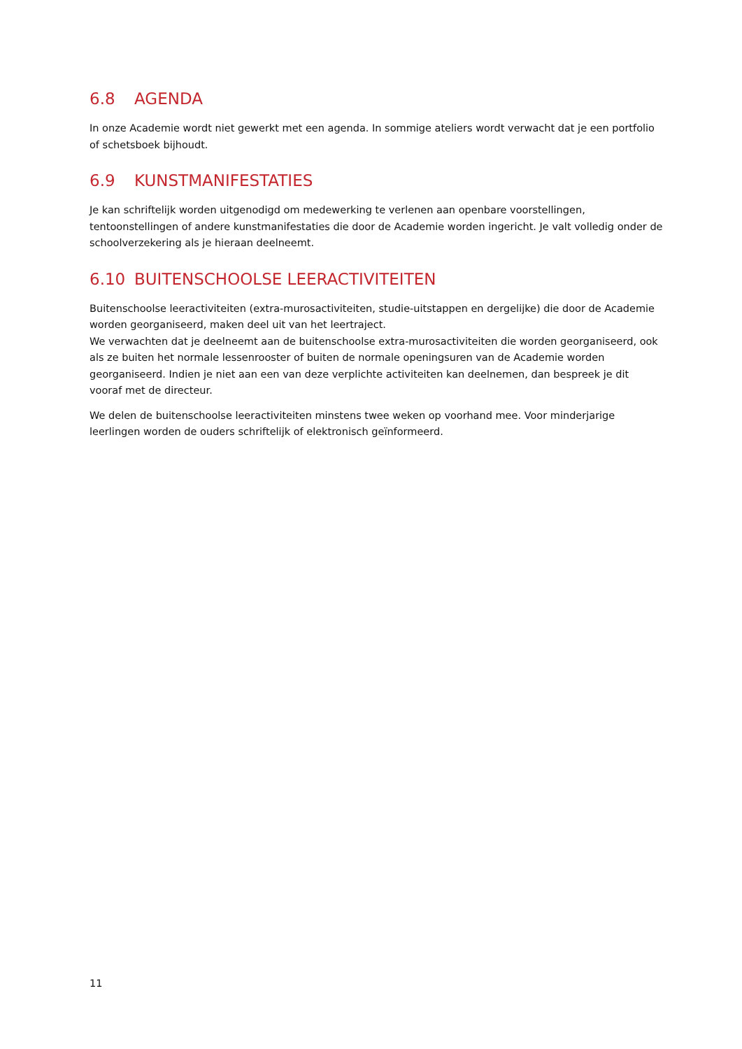6.8 AGENDA
In onze Academie wordt niet gewerkt met een agenda. In sommige ateliers wordt verwacht dat je een portfolio of schetsboek bijhoudt.
6.9 KUNSTMANIFESTATIES
Je kan schriftelijk worden uitgenodigd om medewerking te verlenen aan openbare voorstellingen, tentoonstellingen of andere kunstmanifestaties die door de Academie worden ingericht. Je valt volledig onder de schoolverzekering als je hieraan deelneemt.
6.10 BUITENSCHOOLSE LEERACTIVITEITEN
Buitenschoolse leeractiviteiten (extra-murosactiviteiten, studie-uitstappen en dergelijke) die door de Academie worden georganiseerd, maken deel uit van het leertraject.
We verwachten dat je deelneemt aan de buitenschoolse extra-murosactiviteiten die worden georganiseerd, ook als ze buiten het normale lessenrooster of buiten de normale openingsuren van de Academie worden georganiseerd. Indien je niet aan een van deze verplichte activiteiten kan deelnemen, dan bespreek je dit vooraf met de directeur.
We delen de buitenschoolse leeractiviteiten minstens twee weken op voorhand mee. Voor minderjarige leerlingen worden de ouders schriftelijk of elektronisch geïnformeerd.
11